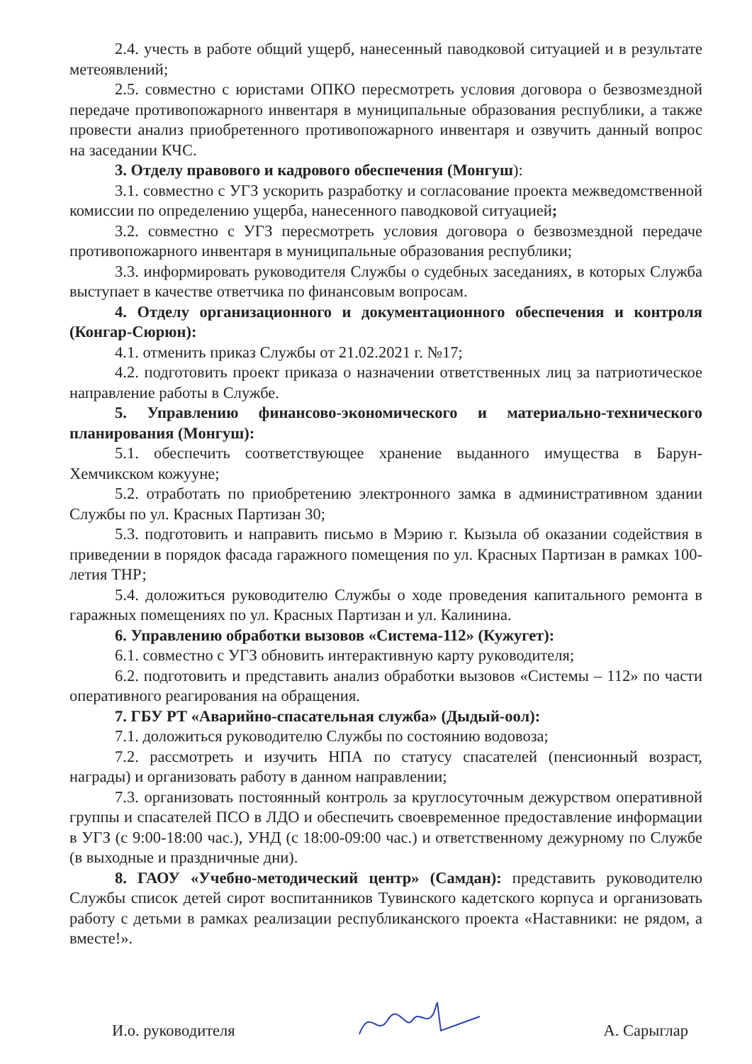2.4. учесть в работе общий ущерб, нанесенный паводковой ситуацией и в результате метеоявлений;
2.5. совместно с юристами ОПКО пересмотреть условия договора о безвозмездной передаче противопожарного инвентаря в муниципальные образования республики, а также провести анализ приобретенного противопожарного инвентаря и озвучить данный вопрос на заседании КЧС.
3. Отделу правового и кадрового обеспечения (Монгуш):
3.1. совместно с УГЗ ускорить разработку и согласование проекта межведомственной комиссии по определению ущерба, нанесенного паводковой ситуацией;
3.2. совместно с УГЗ пересмотреть условия договора о безвозмездной передаче противопожарного инвентаря в муниципальные образования республики;
3.3. информировать руководителя Службы о судебных заседаниях, в которых Служба выступает в качестве ответчика по финансовым вопросам.
4. Отделу организационного и документационного обеспечения и контроля (Конгар-Сюрюн):
4.1. отменить приказ Службы от 21.02.2021 г. №17;
4.2. подготовить проект приказа о назначении ответственных лиц за патриотическое направление работы в Службе.
5. Управлению финансово-экономического и материально-технического планирования (Монгуш):
5.1. обеспечить соответствующее хранение выданного имущества в Барун-Хемчикском кожууне;
5.2. отработать по приобретению электронного замка в административном здании Службы по ул. Красных Партизан 30;
5.3. подготовить и направить письмо в Мэрию г. Кызыла об оказании содействия в приведении в порядок фасада гаражного помещения по ул. Красных Партизан в рамках 100-летия ТНР;
5.4. доложиться руководителю Службы о ходе проведения капитального ремонта в гаражных помещениях по ул. Красных Партизан и ул. Калинина.
6. Управлению обработки вызовов «Система-112» (Кужугет):
6.1. совместно с УГЗ обновить интерактивную карту руководителя;
6.2. подготовить и представить анализ обработки вызовов «Системы – 112» по части оперативного реагирования на обращения.
7. ГБУ РТ «Аварийно-спасательная служба» (Дыдый-оол):
7.1. доложиться руководителю Службы по состоянию водовоза;
7.2. рассмотреть и изучить НПА по статусу спасателей (пенсионный возраст, награды) и организовать работу в данном направлении;
7.3. организовать постоянный контроль за круглосуточным дежурством оперативной группы и спасателей ПСО в ЛДО и обеспечить своевременное предоставление информации в УГЗ (с 9:00-18:00 час.), УНД (с 18:00-09:00 час.) и ответственному дежурному по Службе (в выходные и праздничные дни).
8. ГАОУ «Учебно-методический центр» (Самдан): представить руководителю Службы список детей сирот воспитанников Тувинского кадетского корпуса и организовать работу с детьми в рамках реализации республиканского проекта «Наставники: не рядом, а вместе!».
И.о. руководителя А. Сарыглар